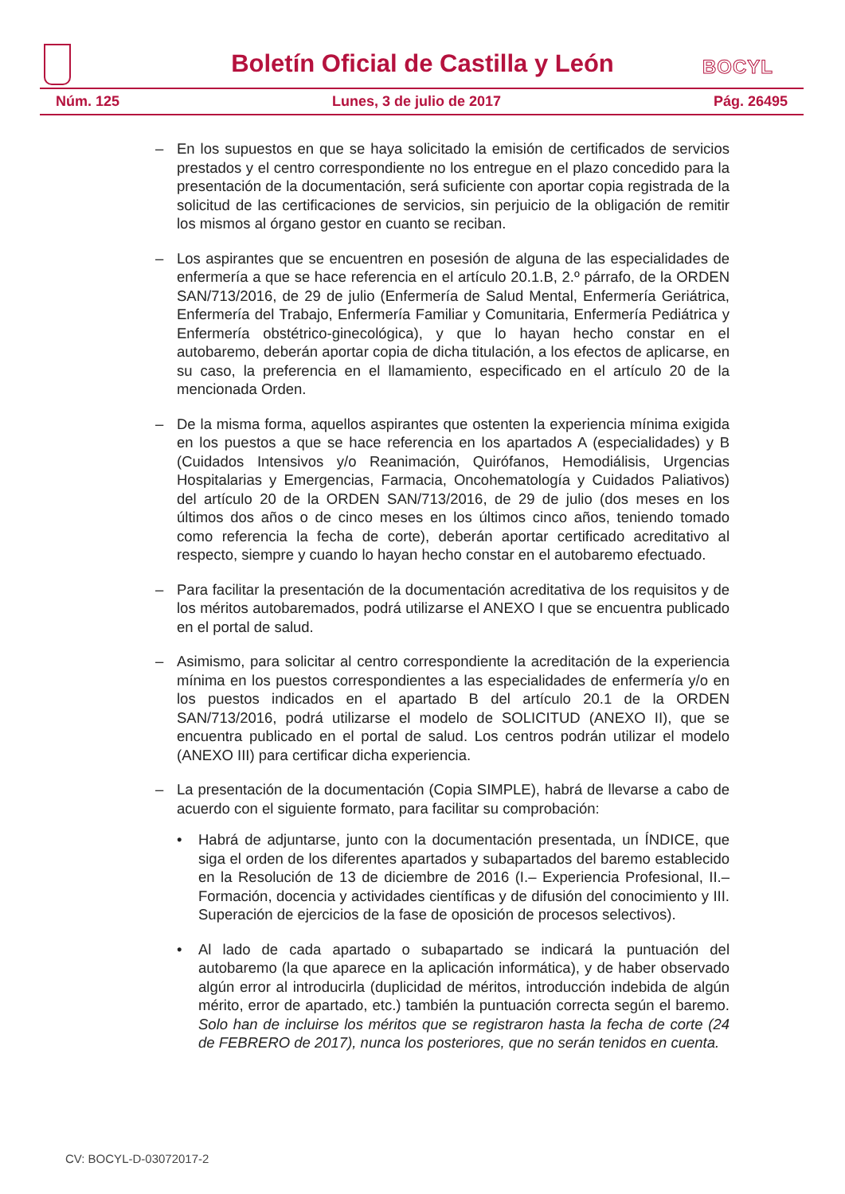Boletín Oficial de Castilla y León
BOCYL
Núm. 125 Lunes, 3 de julio de 2017 Pág. 26495
– En los supuestos en que se haya solicitado la emisión de certificados de servicios prestados y el centro correspondiente no los entregue en el plazo concedido para la presentación de la documentación, será suficiente con aportar copia registrada de la solicitud de las certificaciones de servicios, sin perjuicio de la obligación de remitir los mismos al órgano gestor en cuanto se reciban.
– Los aspirantes que se encuentren en posesión de alguna de las especialidades de enfermería a que se hace referencia en el artículo 20.1.B, 2.º párrafo, de la ORDEN SAN/713/2016, de 29 de julio (Enfermería de Salud Mental, Enfermería Geriátrica, Enfermería del Trabajo, Enfermería Familiar y Comunitaria, Enfermería Pediátrica y Enfermería obstétrico-ginecológica), y que lo hayan hecho constar en el autobaremo, deberán aportar copia de dicha titulación, a los efectos de aplicarse, en su caso, la preferencia en el llamamiento, especificado en el artículo 20 de la mencionada Orden.
– De la misma forma, aquellos aspirantes que ostenten la experiencia mínima exigida en los puestos a que se hace referencia en los apartados A (especialidades) y B (Cuidados Intensivos y/o Reanimación, Quirófanos, Hemodiálisis, Urgencias Hospitalarias y Emergencias, Farmacia, Oncohematología y Cuidados Paliativos) del artículo 20 de la ORDEN SAN/713/2016, de 29 de julio (dos meses en los últimos dos años o de cinco meses en los últimos cinco años, teniendo tomado como referencia la fecha de corte), deberán aportar certificado acreditativo al respecto, siempre y cuando lo hayan hecho constar en el autobaremo efectuado.
– Para facilitar la presentación de la documentación acreditativa de los requisitos y de los méritos autobaremados, podrá utilizarse el ANEXO I que se encuentra publicado en el portal de salud.
– Asimismo, para solicitar al centro correspondiente la acreditación de la experiencia mínima en los puestos correspondientes a las especialidades de enfermería y/o en los puestos indicados en el apartado B del artículo 20.1 de la ORDEN SAN/713/2016, podrá utilizarse el modelo de SOLICITUD (ANEXO II), que se encuentra publicado en el portal de salud. Los centros podrán utilizar el modelo (ANEXO III) para certificar dicha experiencia.
– La presentación de la documentación (Copia SIMPLE), habrá de llevarse a cabo de acuerdo con el siguiente formato, para facilitar su comprobación:
• Habrá de adjuntarse, junto con la documentación presentada, un ÍNDICE, que siga el orden de los diferentes apartados y subapartados del baremo establecido en la Resolución de 13 de diciembre de 2016 (I.– Experiencia Profesional, II.– Formación, docencia y actividades científicas y de difusión del conocimiento y III. Superación de ejercicios de la fase de oposición de procesos selectivos).
• Al lado de cada apartado o subapartado se indicará la puntuación del autobaremo (la que aparece en la aplicación informática), y de haber observado algún error al introducirla (duplicidad de méritos, introducción indebida de algún mérito, error de apartado, etc.) también la puntuación correcta según el baremo. Solo han de incluirse los méritos que se registraron hasta la fecha de corte (24 de FEBRERO de 2017), nunca los posteriores, que no serán tenidos en cuenta.
CV: BOCYL-D-03072017-2